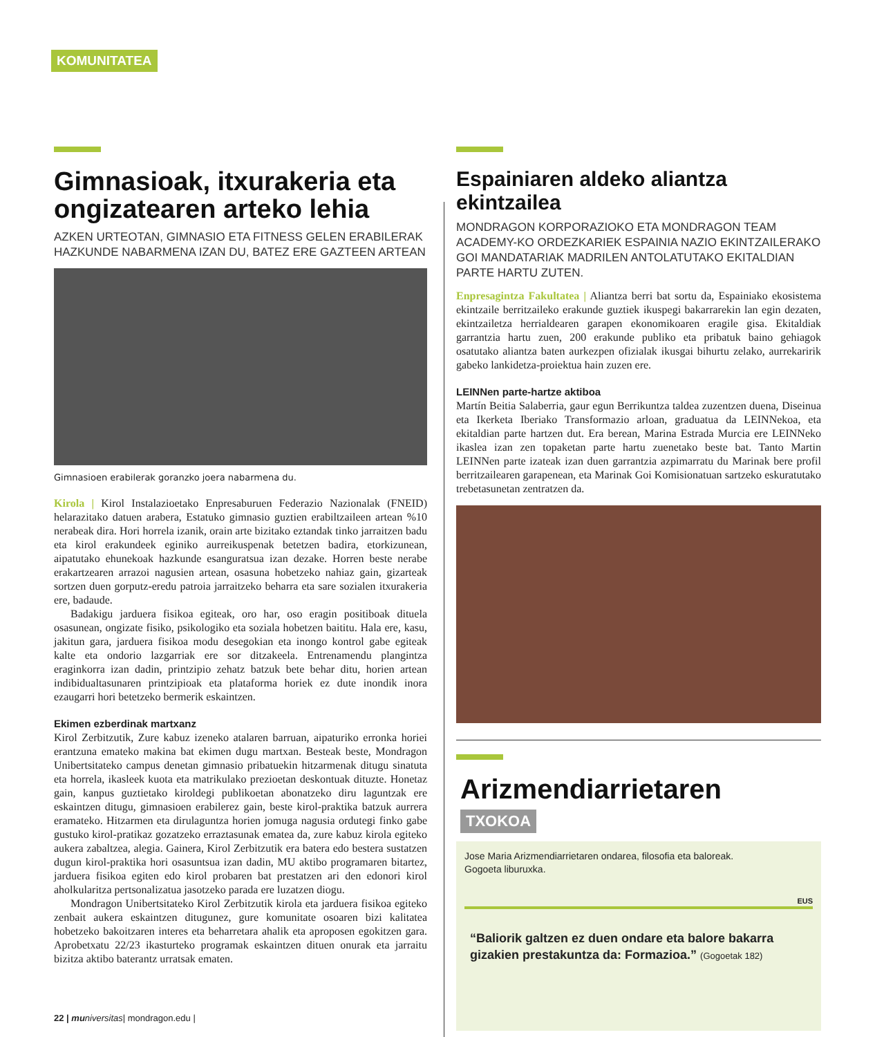KOMUNITATEA
Gimnasioak, itxurakeria eta ongizatearen arteko lehia
AZKEN URTEOTAN, GIMNASIO ETA FITNESS GELEN ERABILERAK HAZKUNDE NABARMENA IZAN DU, BATEZ ERE GAZTEEN ARTEAN
Gimnasioen erabilerak goranzko joera nabarmena du.
Kirola | Kirol Instalazioetako Enpresaburuen Federazio Nazionalak (FNEID) helarazitako datuen arabera, Estatuko gimnasio guztien erabiltzaileen artean %10 nerabeak dira. Hori horrela izanik, orain arte bizitako eztandak tinko jarraitzen badu eta kirol erakundeek eginiko aurreikuspenak betetzen badira, etorkizunean, aipatutako ehunekoak hazkunde esanguratsua izan dezake. Horren beste nerabe erakartzearen arrazoi nagusien artean, osasuna hobetzeko nahiaz gain, gizarteak sortzen duen gorputz-eredu patroia jarraitzeko beharra eta sare sozialen itxurakeria ere, badaude.
Badakigu jarduera fisikoa egiteak, oro har, oso eragin positiboak dituela osasunean, ongizate fisiko, psikologiko eta soziala hobetzen baititu. Hala ere, kasu, jakitun gara, jarduera fisikoa modu desegokian eta inongo kontrol gabe egiteak kalte eta ondorio lazgarriak ere sor ditzakeela. Entrenamendu plangintza eraginkorra izan dadin, printzipio zehatz batzuk bete behar ditu, horien artean indibidualtasunaren printzipioak eta plataforma horiek ez dute inondik inora ezaugarri hori betetzeko bermerik eskaintzen.
Ekimen ezberdinak martxanz
Kirol Zerbitzutik, Zure kabuz izeneko atalaren barruan, aipaturiko erronka horiei erantzuna emateko makina bat ekimen dugu martxan. Besteak beste, Mondragon Unibertsitateko campus denetan gimnasio pribatuekin hitzarmenak ditugu sinatuta eta horrela, ikasleek kuota eta matrikulako prezioetan deskontuak dituzte. Honetaz gain, kanpus guztietako kiroldegi publikoetan abonatzeko diru laguntzak ere eskaintzen ditugu, gimnasioen erabilerez gain, beste kirol-praktika batzuk aurrera eramateko. Hitzarmen eta dirulaguntza horien jomuga nagusia ordutegi finko gabe gustuko kirol-pratikaz gozatzeko erraztasunak ematea da, zure kabuz kirola egiteko aukera zabaltzea, alegia. Gainera, Kirol Zerbitzutik era batera edo bestera sustatzen dugun kirol-praktika hori osasuntsua izan dadin, MU aktibo programaren bitartez, jarduera fisikoa egiten edo kirol probaren bat prestatzen ari den edonori kirol aholkularitza pertsonalizatua jasotzeko parada ere luzatzen diogu.
Mondragon Unibertsitateko Kirol Zerbitzutik kirola eta jarduera fisikoa egiteko zenbait aukera eskaintzen ditugunez, gure komunitate osoaren bizi kalitatea hobetzeko bakoitzaren interes eta beharretara ahalik eta aproposen egokitzen gara. Aprobetxatu 22/23 ikasturteko programak eskaintzen dituen onurak eta jarraitu bizitza aktibo baterantz urratsak ematen.
Espainiaren aldeko aliantza ekintzailea
MONDRAGON KORPORAZIOKO ETA MONDRAGON TEAM ACADEMY-KO ORDEZKARIEK ESPAINIA NAZIO EKINTZAILERAKO GOI MANDATARIAK MADRILEN ANTOLATUTAKO EKITALDIAN PARTE HARTU ZUTEN.
Enpresagintza Fakultatea | Aliantza berri bat sortu da, Espainiako ekosistema ekintzaile berritzaileko erakunde guztiek ikuspegi bakarrarekin lan egin dezaten, ekintzailetza herrialdearen garapen ekonomikoaren eragile gisa. Ekitaldiak garrantzia hartu zuen, 200 erakunde publiko eta pribatuk baino gehiagok osatutako aliantza baten aurkezpen ofizialak ikusgai bihurtu zelako, aurrekaririk gabeko lankidetza-proiektua hain zuzen ere.
LEINNen parte-hartze aktiboa
Martín Beitia Salaberria, gaur egun Berrikuntza taldea zuzentzen duena, Diseinua eta Ikerketa Iberiako Transformazio arloan, graduatua da LEINNekoa, eta ekitaldian parte hartzen dut. Era berean, Marina Estrada Murcia ere LEINNeko ikaslea izan zen topaketan parte hartu zuenetako beste bat. Tanto Martin LEINNen parte izateak izan duen garrantzia azpimarratu du Marinak bere profil berritzailearen garapenean, eta Marinak Goi Komisionatuan sartzeko eskuratutako trebetasunetan zentratzen da.
Arizmendiarrietaren
TXOKOA
Jose Maria Arizmendiarrietaren ondarea, filosofia eta baloreak.
Gogoeta liburuxka.
EUS
“Baliorik galtzen ez duen ondare eta balore bakarra gizakien prestakuntza da: Formazioa.” (Gogoetak 182)
22 | mu niversitas| mondragon.edu |